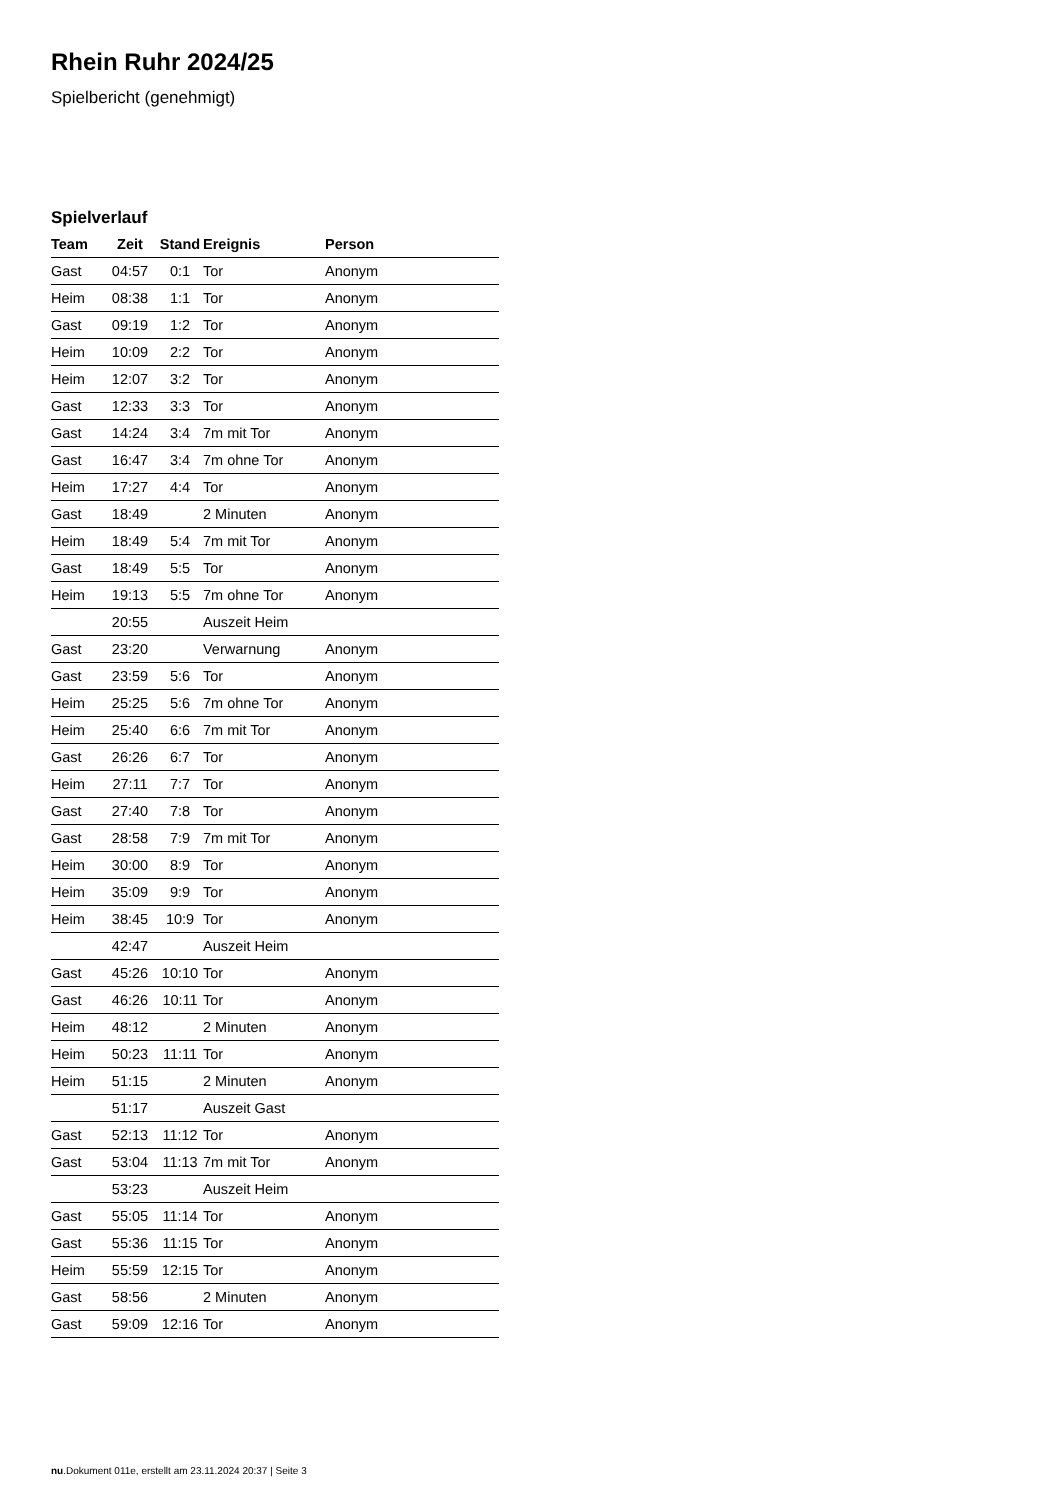Rhein Ruhr 2024/25
Spielbericht (genehmigt)
Spielverlauf
| Team | Zeit | Stand | Ereignis | Person |
| --- | --- | --- | --- | --- |
| Gast | 04:57 | 0:1 | Tor | Anonym |
| Heim | 08:38 | 1:1 | Tor | Anonym |
| Gast | 09:19 | 1:2 | Tor | Anonym |
| Heim | 10:09 | 2:2 | Tor | Anonym |
| Heim | 12:07 | 3:2 | Tor | Anonym |
| Gast | 12:33 | 3:3 | Tor | Anonym |
| Gast | 14:24 | 3:4 | 7m mit Tor | Anonym |
| Gast | 16:47 | 3:4 | 7m ohne Tor | Anonym |
| Heim | 17:27 | 4:4 | Tor | Anonym |
| Gast | 18:49 | | 2 Minuten | Anonym |
| Heim | 18:49 | 5:4 | 7m mit Tor | Anonym |
| Gast | 18:49 | 5:5 | Tor | Anonym |
| Heim | 19:13 | 5:5 | 7m ohne Tor | Anonym |
| | 20:55 | | Auszeit Heim | |
| Gast | 23:20 | | Verwarnung | Anonym |
| Gast | 23:59 | 5:6 | Tor | Anonym |
| Heim | 25:25 | 5:6 | 7m ohne Tor | Anonym |
| Heim | 25:40 | 6:6 | 7m mit Tor | Anonym |
| Gast | 26:26 | 6:7 | Tor | Anonym |
| Heim | 27:11 | 7:7 | Tor | Anonym |
| Gast | 27:40 | 7:8 | Tor | Anonym |
| Gast | 28:58 | 7:9 | 7m mit Tor | Anonym |
| Heim | 30:00 | 8:9 | Tor | Anonym |
| Heim | 35:09 | 9:9 | Tor | Anonym |
| Heim | 38:45 | 10:9 | Tor | Anonym |
| | 42:47 | | Auszeit Heim | |
| Gast | 45:26 | 10:10 | Tor | Anonym |
| Gast | 46:26 | 10:11 | Tor | Anonym |
| Heim | 48:12 | | 2 Minuten | Anonym |
| Heim | 50:23 | 11:11 | Tor | Anonym |
| Heim | 51:15 | | 2 Minuten | Anonym |
| | 51:17 | | Auszeit Gast | |
| Gast | 52:13 | 11:12 | Tor | Anonym |
| Gast | 53:04 | 11:13 | 7m mit Tor | Anonym |
| | 53:23 | | Auszeit Heim | |
| Gast | 55:05 | 11:14 | Tor | Anonym |
| Gast | 55:36 | 11:15 | Tor | Anonym |
| Heim | 55:59 | 12:15 | Tor | Anonym |
| Gast | 58:56 | | 2 Minuten | Anonym |
| Gast | 59:09 | 12:16 | Tor | Anonym |
nu.Dokument 011e, erstellt am 23.11.2024 20:37 | Seite 3